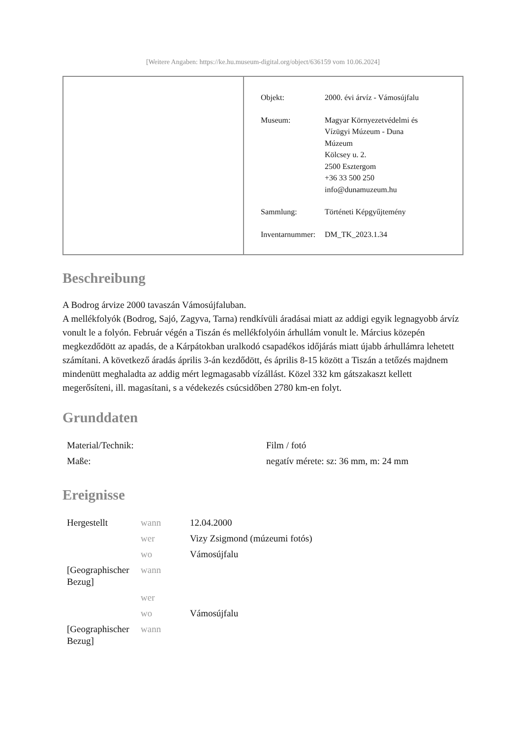[Weitere Angaben: https://ke.hu.museum-digital.org/object/636159 vom 10.06.2024]
| Objekt: | 2000. évi árvíz - Vámosújfalu |
| Museum: | Magyar Környezetvédelmi és Vízügyi Múzeum - Duna Múzeum Kölcsey u. 2. 2500 Esztergom +36 33 500 250 info@dunamuzeum.hu |
| Sammlung: | Történeti Képgyűjtemény |
| Inventarnummer: | DM_TK_2023.1.34 |
Beschreibung
A Bodrog árvize 2000 tavaszán Vámosújfaluban.
A mellékfolyók (Bodrog, Sajó, Zagyva, Tarna) rendkívüli áradásai miatt az addigi egyik legnagyobb árvíz vonult le a folyón. Február végén a Tiszán és mellékfolyóin árhullám vonult le. Március közepén megkezdődött az apadás, de a Kárpátokban uralkodó csapadékos időjárás miatt újabb árhullámra lehetett számítani. A következő áradás április 3-án kezdődött, és április 8-15 között a Tiszán a tetőzés majdnem mindenütt meghaladta az addig mért legmagasabb vízállást. Közel 332 km gátszakaszt kellett megerősíteni, ill. magasítani, s a védekezés csúcsidőben 2780 km-en folyt.
Grunddaten
| Material/Technik: | Film / fotó |
| Maße: | negatív mérete: sz: 36 mm, m: 24 mm |
Ereignisse
| Hergestellt | wann | 12.04.2000 |
| | wer | Vizy Zsigmond (múzeumi fotós) |
| | wo | Vámosújfalu |
| [Geographischer Bezug] | wann | |
| | wer | |
| | wo | Vámosújfalu |
| [Geographischer Bezug] | wann | |